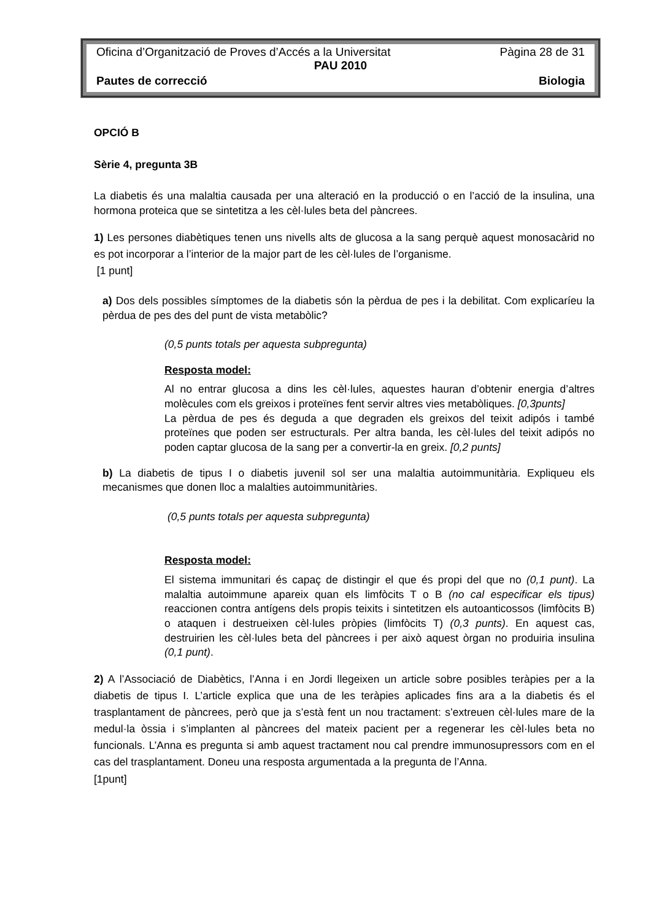Oficina d’Organització de Proves d’Accés a la Universitat Pàgina 28 de 31
PAU 2010
Pautes de correcció Biologia
OPCIÓ B
Sèrie 4, pregunta 3B
La diabetis és una malaltia causada per una alteració en la producció o en l’acció de la insulina, una hormona proteica que se sintetitza a les cèl·lules beta del pàncrees.
1) Les persones diabètiques tenen uns nivells alts de glucosa a la sang perquè aquest monosacàrid no es pot incorporar a l’interior de la major part de les cèl·lules de l’organisme.
[1 punt]
a) Dos dels possibles símptomes de la diabetis són la pèrdua de pes i la debilitat. Com explicaríeu la pèrdua de pes des del punt de vista metabòlic?
(0,5 punts totals per aquesta subpregunta)
Resposta model:
Al no entrar glucosa a dins les cèl·lules, aquestes hauran d’obtenir energia d’altres molècules com els greixos i proteïnes fent servir altres vies metabòliques. [0,3punts]
La pèrdua de pes és deguda a que degraden els greixos del teixit adipós i també proteïnes que poden ser estructurals. Per altra banda, les cèl·lules del teixit adipós no poden captar glucosa de la sang per a convertir-la en greix. [0,2 punts]
b) La diabetis de tipus I o diabetis juvenil sol ser una malaltia autoimmunitària. Expliqueu els mecanismes que donen lloc a malalties autoimmunitàries.
(0,5 punts totals per aquesta subpregunta)
Resposta model:
El sistema immunitari és capaç de distingir el que és propi del que no (0,1 punt). La malaltia autoimmune apareix quan els limfòcits T o B (no cal especificar els tipus) reaccionen contra antígens dels propis teixits i sintetitzen els autoanticossos (limfòcits B) o ataquen i destrueixen cèl·lules pròpies (limfòcits T) (0,3 punts). En aquest cas, destruirien les cèl·lules beta del pàncrees i per això aquest òrgan no produiria insulina (0,1 punt).
2) A l’Associació de Diabètics, l’Anna i en Jordi llegeixen un article sobre posibles teràpies per a la diabetis de tipus I. L’article explica que una de les teràpies aplicades fins ara a la diabetis és el trasplantament de pàncrees, però que ja s’està fent un nou tractament: s’extreuen cèl·lules mare de la medul·la òssia i s’implanten al pàncrees del mateix pacient per a regenerar les cèl·lules beta no funcionals. L’Anna es pregunta si amb aquest tractament nou cal prendre immunosupressors com en el cas del trasplantament. Doneu una resposta argumentada a la pregunta de l’Anna.
[1punt]